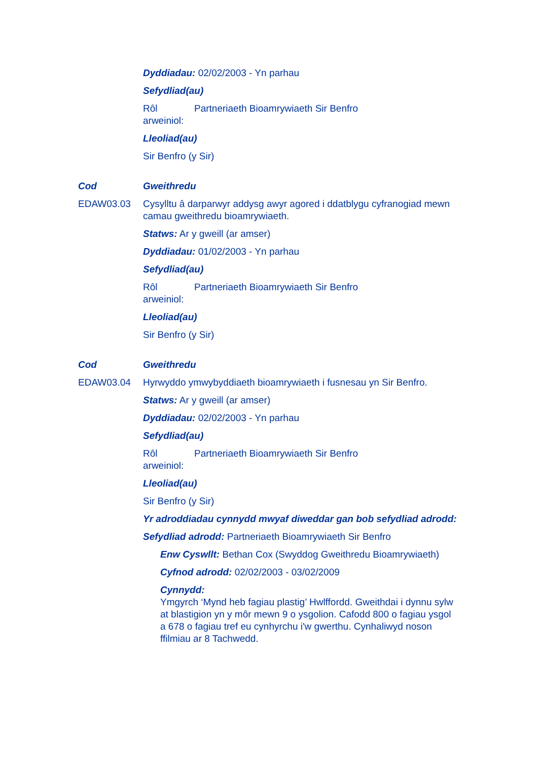Dyddiadau: 02/02/2003 - Yn parhau
Sefydliad(au)
Rôl arweiniol: Partneriaeth Bioamrywiaeth Sir Benfro
Lleoliad(au)
Sir Benfro (y Sir)
Cod Gweithredu
EDAW03.03 Cysylltu â darparwyr addysg awyr agored i ddatblygu cyfranogiad mewn camau gweithredu bioamrywiaeth.
Statws: Ar y gweill (ar amser)
Dyddiadau: 01/02/2003 - Yn parhau
Sefydliad(au)
Rôl arweiniol: Partneriaeth Bioamrywiaeth Sir Benfro
Lleoliad(au)
Sir Benfro (y Sir)
Cod Gweithredu
EDAW03.04 Hyrwyddo ymwybyddiaeth bioamrywiaeth i fusnesau yn Sir Benfro.
Statws: Ar y gweill (ar amser)
Dyddiadau: 02/02/2003 - Yn parhau
Sefydliad(au)
Rôl arweiniol: Partneriaeth Bioamrywiaeth Sir Benfro
Lleoliad(au)
Sir Benfro (y Sir)
Yr adroddiadau cynnydd mwyaf diweddar gan bob sefydliad adrodd:
Sefydliad adrodd: Partneriaeth Bioamrywiaeth Sir Benfro
Enw Cyswllt: Bethan Cox (Swyddog Gweithredu Bioamrywiaeth)
Cyfnod adrodd: 02/02/2003 - 03/02/2009
Cynnydd:
Ymgyrch ‘Mynd heb fagiau plastig’ Hwlffordd. Gweithdai i dynnu sylw at blastigion yn y môr mewn 9 o ysgolion. Cafodd 800 o fagiau ysgol a 678 o fagiau tref eu cynhyrchu i'w gwerthu. Cynhaliwyd noson ffilmiau ar 8 Tachwedd.